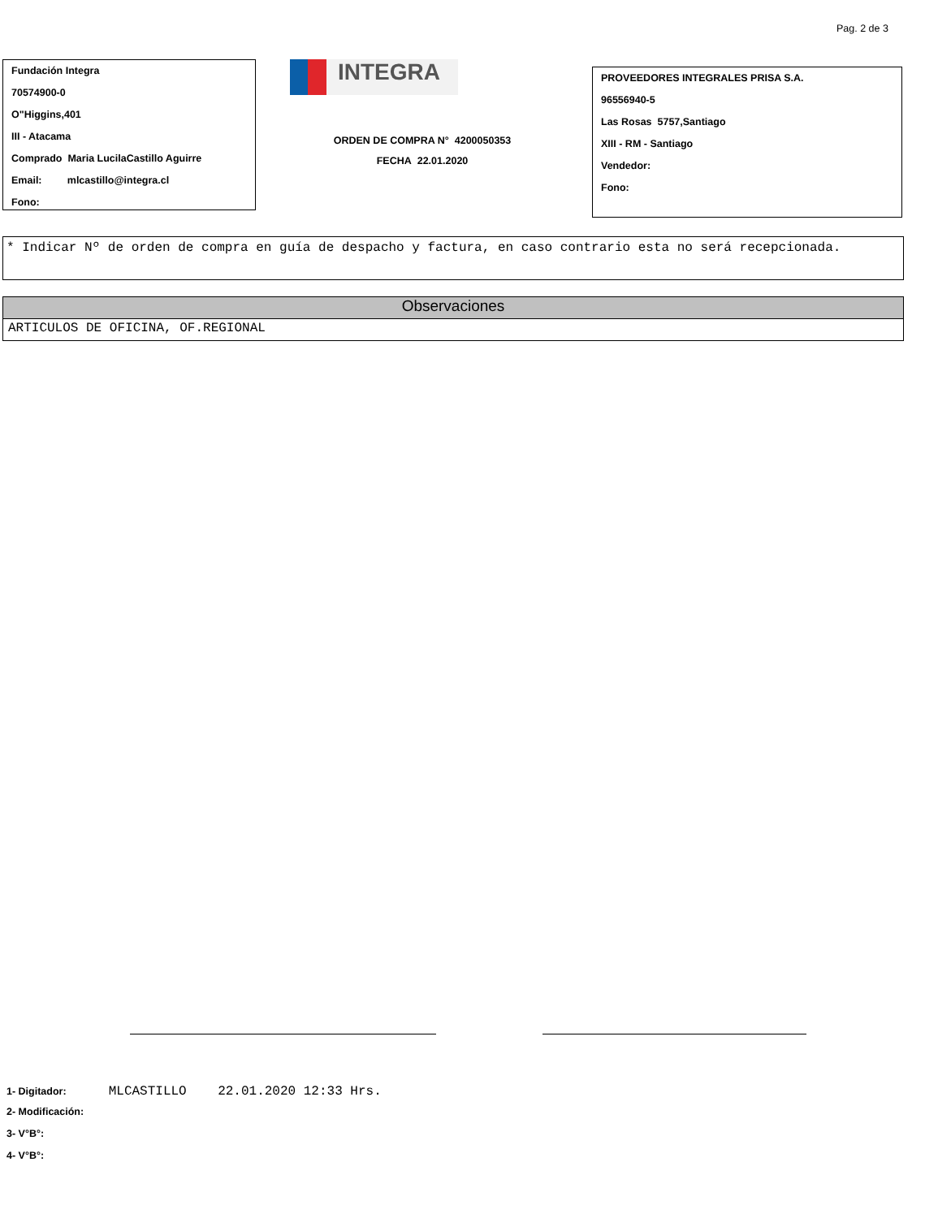Pag. 2 de 3
Fundación Integra
70574900-0
O"Higgins,401
III - Atacama
Comprado Maria LucilaCastillo Aguirre
Email: mlcastillo@integra.cl
Fono:
INTEGRA
ORDEN DE COMPRA N° 4200050353
FECHA 22.01.2020
PROVEEDORES INTEGRALES PRISA S.A.
96556940-5
Las Rosas 5757,Santiago
XIII - RM - Santiago
Vendedor:
Fono:
* Indicar Nº de orden de compra en guía de despacho y factura, en caso contrario esta no será recepcionada.
Observaciones
ARTICULOS DE OFICINA, OF.REGIONAL
1- Digitador: MLCASTILLO 22.01.2020 12:33 Hrs.
2- Modificación:
3- V°B°:
4- V°B°: